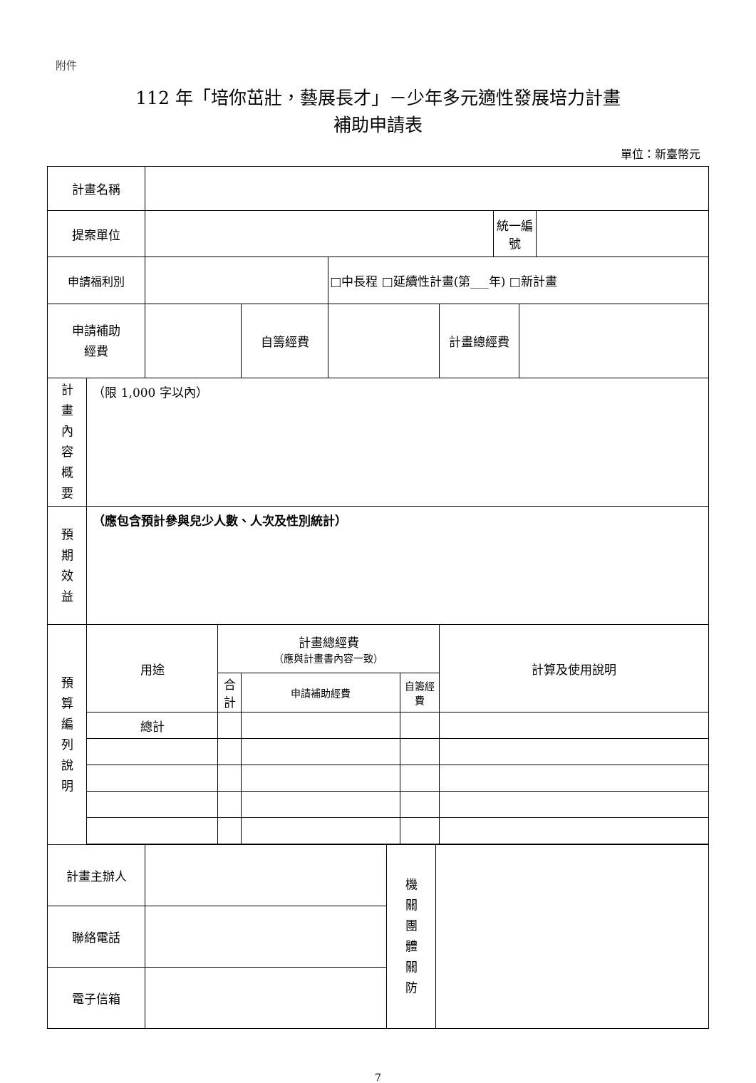附件
112 年「培你茁壯，藝展長才」－少年多元適性發展培力計畫
補助申請表
單位：新臺幣元
| 計畫名稱 | | | | | | | | | | |
| 提案單位 | | | | | | | | 統一編號 | | |
| 申請福利別 | | | | | □中長程 □延續性計畫(第___年) □新計畫 | | | | | |
| 申請補助 經費 | | | | 自籌經費 | | | 計畫總經費 | | | |
| 計 畫 內 容 概 要 | （限 1,000 字以內） | | | | | | | | | |
| 預 期 效 益 | （應包含預計參與兒少人數、人次及性別統計） | | | | | | | | | |
| 預 算 編 列 說 明 | 用途 | | 計畫總經費 （應與計畫書內容一致） | | | | 計算及使用說明 | | | |
| | | | 合計 | 申請補助經費 | | 自籌經費 | | | | |
| | 總計 | | | | | | | | | |
| 計畫主辦人 | | 機 關 團 體 關 防 | |
| 聯絡電話 | | | |
| 電子信箱 | | | |
7